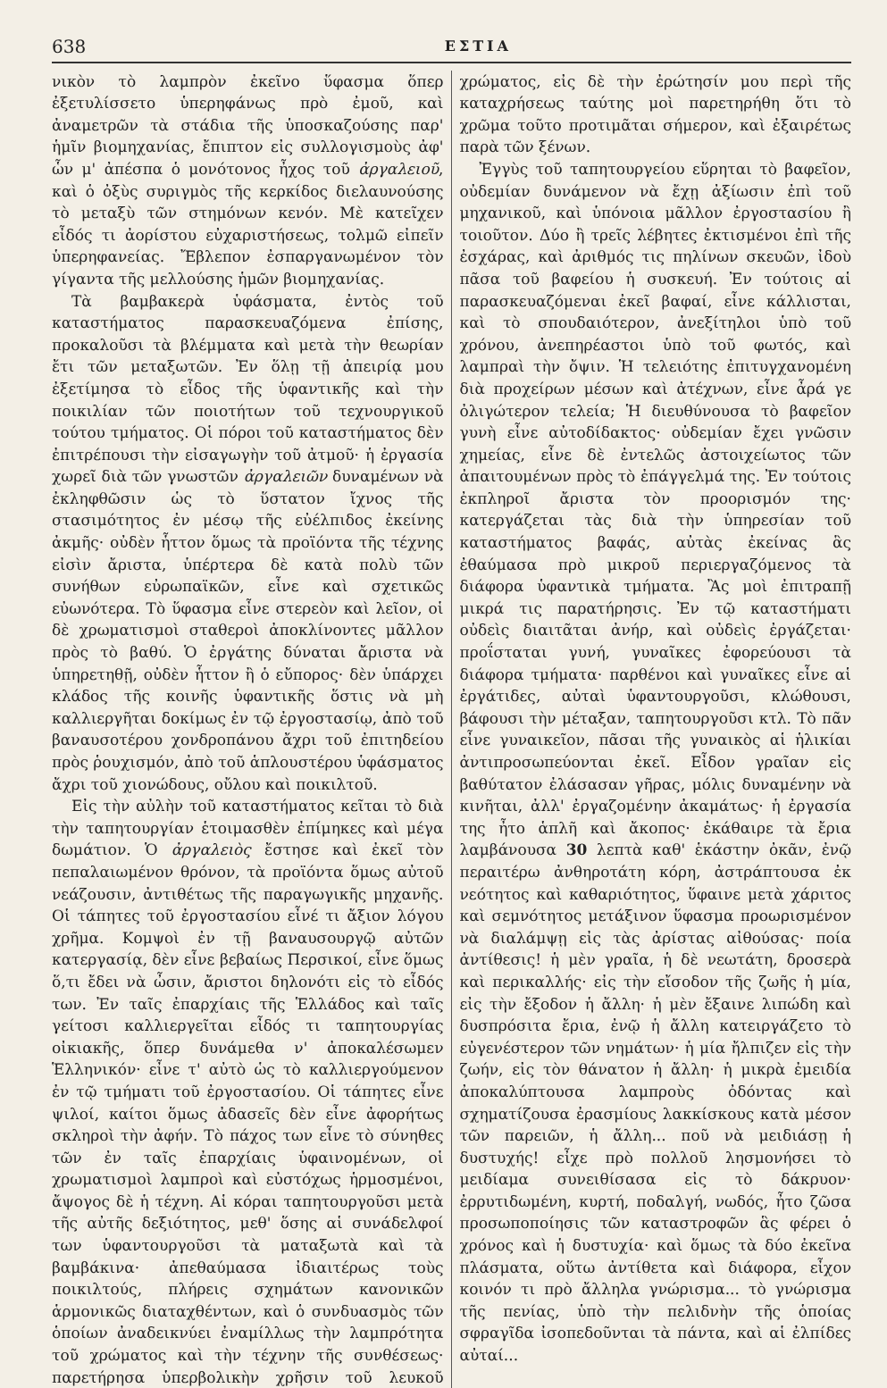638 ΕΣΤΙΑ
νικὸν τὸ λαμπρὸν ἐκεῖνο ὕφασμα ὅπερ ἐξετυλίσσετο ὑπερηφάνως πρὸ ἐμοῦ, καὶ ἀναμετρῶν τὰ στάδια τῆς ὑποσκαζούσης παρ' ἡμῖν βιομηχανίας, ἔπιπτον εἰς συλλογισμοὺς ἀφ' ὧν μ' ἀπέσπα ὁ μονότονος ἦχος τοῦ ἀργαλειοῦ, καὶ ὁ ὀξὺς συριγμὸς τῆς κερκίδος διελαυνούσης τὸ μεταξὺ τῶν στημόνων κενόν. Μὲ κατεῖχεν εἶδός τι ἀορίστου εὐχαριστήσεως, τολμῶ εἰπεῖν ὑπερηφανείας. Ἔβλεπον ἐσπαργανωμένον τὸν γίγαντα τῆς μελλούσης ἡμῶν βιομηχανίας.
Τὰ βαμβακερὰ ὑφάσματα, ἐντὸς τοῦ καταστήματος παρασκευαζόμενα ἐπίσης, προκαλοῦσι τὰ βλέμματα καὶ μετὰ τὴν θεωρίαν ἔτι τῶν μεταξωτῶν. Ἐν ὅλῃ τῇ ἀπειρίᾳ μου ἐξετίμησα τὸ εἶδος τῆς ὑφαντικῆς καὶ τὴν ποικιλίαν τῶν ποιοτήτων τοῦ τεχνουργικοῦ τούτου τμήματος. Οἱ πόροι τοῦ καταστήματος δὲν ἐπιτρέπουσι τὴν εἰσαγωγὴν τοῦ ἀτμοῦ· ἡ ἐργασία χωρεῖ διὰ τῶν γνωστῶν ἀργαλειῶν δυναμένων νὰ ἐκληφθῶσιν ὡς τὸ ὕστατον ἴχνος τῆς στασιμότητος ἐν μέσῳ τῆς εὐέλπιδος ἐκείνης ἀκμῆς· οὐδὲν ἧττον ὅμως τὰ προϊόντα τῆς τέχνης εἰσὶν ἄριστα, ὑπέρτερα δὲ κατὰ πολὺ τῶν συνήθων εὐρωπαϊκῶν, εἶνε καὶ σχετικῶς εὐωνότερα. Τὸ ὕφασμα εἶνε στερεὸν καὶ λεῖον, οἱ δὲ χρωματισμοὶ σταθεροὶ ἀποκλίνοντες μᾶλλον πρὸς τὸ βαθύ. Ὁ ἐργάτης δύναται ἄριστα νὰ ὑπηρετηθῇ, οὐδὲν ἧττον ἢ ὁ εὔπορος· δὲν ὑπάρχει κλάδος τῆς κοινῆς ὑφαντικῆς ὅστις νὰ μὴ καλλιεργῆται δοκίμως ἐν τῷ ἐργοστασίῳ, ἀπὸ τοῦ βαναυσοτέρου χονδροπάνου ἄχρι τοῦ ἐπιτηδείου πρὸς ῥουχισμόν, ἀπὸ τοῦ ἁπλουστέρου ὑφάσματος ἄχρι τοῦ χιονώδους, οὔλου καὶ ποικιλτοῦ.
Εἰς τὴν αὐλὴν τοῦ καταστήματος κεῖται τὸ διὰ τὴν ταπητουργίαν ἑτοιμασθὲν ἐπίμηκες καὶ μέγα δωμάτιον. Ὁ ἀργαλειὸς ἔστησε καὶ ἐκεῖ τὸν πεπαλαιωμένον θρόνον, τὰ προϊόντα ὅμως αὐτοῦ νεάζουσιν, ἀντιθέτως τῆς παραγωγικῆς μηχανῆς. Οἱ τάπητες τοῦ ἐργοστασίου εἶνέ τι ἄξιον λόγου χρῆμα. Κομψοὶ ἐν τῇ βαναυσουργῷ αὐτῶν κατεργασίᾳ, δὲν εἶνε βεβαίως Περσικοί, εἶνε ὅμως ὅ,τι ἔδει νὰ ὦσιν, ἄριστοι δηλονότι εἰς τὸ εἶδός των. Ἐν ταῖς ἐπαρχίαις τῆς Ἑλλάδος καὶ ταῖς γείτοσι καλλιεργεῖται εἶδός τι ταπητουργίας οἰκιακῆς, ὅπερ δυνάμεθα ν' ἀποκαλέσωμεν Ἑλληνικόν· εἶνε τ' αὐτὸ ὡς τὸ καλλιεργούμενον ἐν τῷ τμήματι τοῦ ἐργοστασίου. Οἱ τάπητες εἶνε ψιλοί, καίτοι ὅμως ἀδασεῖς δὲν εἶνε ἀφορήτως σκληροὶ τὴν ἀφήν. Τὸ πάχος των εἶνε τὸ σύνηθες τῶν ἐν ταῖς ἐπαρχίαις ὑφαινομένων, οἱ χρωματισμοὶ λαμπροὶ καὶ εὐστόχως ἡρμοσμένοι, ἄψογος δὲ ἡ τέχνη. Αἱ κόραι ταπητουργοῦσι μετὰ τῆς αὐτῆς δεξιότητος, μεθ' ὅσης αἱ συνάδελφοί των ὑφαντουργοῦσι τὰ ματαξωτὰ καὶ τὰ βαμβάκινα· ἀπεθαύμασα ἰδιαιτέρως τοὺς ποικιλτούς, πλήρεις σχημάτων κανονικῶν ἁρμονικῶς διαταχθέντων, καὶ ὁ συνδυασμὸς τῶν ὁποίων ἀναδεικνύει ἐναμίλλως τὴν λαμπρότητα τοῦ χρώματος καὶ τὴν τέχνην τῆς συνθέσεως· παρετήρησα ὑπερβολικὴν χρῆσιν τοῦ λευκοῦ χρώματος, εἰς δὲ τὴν ἐρώτησίν μου περὶ τῆς καταχρήσεως ταύτης μοὶ παρετηρήθη ὅτι τὸ χρῶμα τοῦτο προτιμᾶται σήμερον, καὶ ἐξαιρέτως παρὰ τῶν ξένων.
Ἐγγὺς τοῦ ταπητουργείου εὕρηται τὸ βαφεῖον, οὐδεμίαν δυνάμενον νὰ ἔχῃ ἀξίωσιν ἐπὶ τοῦ μηχανικοῦ, καὶ ὑπόνοια μᾶλλον ἐργοστασίου ἢ τοιοῦτον. Δύο ἢ τρεῖς λέβητες ἐκτισμένοι ἐπὶ τῆς ἐσχάρας, καὶ ἀριθμός τις πηλίνων σκευῶν, ἰδοὺ πᾶσα τοῦ βαφείου ἡ συσκευή. Ἐν τούτοις αἱ παρασκευαζόμεναι ἐκεῖ βαφαί, εἶνε κάλλισται, καὶ τὸ σπουδαιότερον, ἀνεξίτηλοι ὑπὸ τοῦ χρόνου, ἀνεπηρέαστοι ὑπὸ τοῦ φωτός, καὶ λαμπραὶ τὴν ὄψιν. Ἡ τελειότης ἐπιτυγχανομένη διὰ προχείρων μέσων καὶ ἀτέχνων, εἶνε ἆρά γε ὀλιγώτερον τελεία; Ἡ διευθύνουσα τὸ βαφεῖον γυνὴ εἶνε αὐτοδίδακτος· οὐδεμίαν ἔχει γνῶσιν χημείας, εἶνε δὲ ἐντελῶς ἀστοιχείωτος τῶν ἀπαιτουμένων πρὸς τὸ ἐπάγγελμά της. Ἐν τούτοις ἐκπληροῖ ἄριστα τὸν προορισμόν της· κατεργάζεται τὰς διὰ τὴν ὑπηρεσίαν τοῦ καταστήματος βαφάς, αὐτὰς ἐκείνας ἃς ἐθαύμασα πρὸ μικροῦ περιεργαζόμενος τὰ διάφορα ὑφαντικὰ τμήματα. Ἂς μοὶ ἐπιτραπῇ μικρά τις παρατήρησις. Ἐν τῷ καταστήματι οὐδεὶς διαιτᾶται ἀνήρ, καὶ οὐδεὶς ἐργάζεται· προΐσταται γυνή, γυναῖκες ἐφορεύουσι τὰ διάφορα τμήματα· παρθένοι καὶ γυναῖκες εἶνε αἱ ἐργάτιδες, αὐταὶ ὑφαντουργοῦσι, κλώθουσι, βάφουσι τὴν μέταξαν, ταπητουργοῦσι κτλ. Τὸ πᾶν εἶνε γυναικεῖον, πᾶσαι τῆς γυναικὸς αἱ ἡλικίαι ἀντιπροσωπεύονται ἐκεῖ. Εἶδον γραῖαν εἰς βαθύτατον ἐλάσασαν γῆρας, μόλις δυναμένην νὰ κινῆται, ἀλλ' ἐργαζομένην ἀκαμάτως· ἡ ἐργασία της ἦτο ἁπλῆ καὶ ἄκοπος· ἐκάθαιρε τὰ ἔρια λαμβάνουσα 30 λεπτὰ καθ' ἑκάστην ὀκᾶν, ἐνῷ περαιτέρω ἀνθηροτάτη κόρη, ἀστράπτουσα ἐκ νεότητος καὶ καθαριότητος, ὕφαινε μετὰ χάριτος καὶ σεμνότητος μετάξινον ὕφασμα προωρισμένον νὰ διαλάμψῃ εἰς τὰς ἀρίστας αἰθούσας· ποία ἀντίθεσις! ἡ μὲν γραῖα, ἡ δὲ νεωτάτη, δροσερὰ καὶ περικαλλής· εἰς τὴν εἴσοδον τῆς ζωῆς ἡ μία, εἰς τὴν ἔξοδον ἡ ἄλλη· ἡ μὲν ἔξαινε λιπώδη καὶ δυσπρόσιτα ἔρια, ἐνῷ ἡ ἄλλη κατειργάζετο τὸ εὐγενέστερον τῶν νημάτων· ἡ μία ἤλπιζεν εἰς τὴν ζωήν, εἰς τὸν θάνατον ἡ ἄλλη· ἡ μικρὰ ἐμειδία ἀποκαλύπτουσα λαμπροὺς ὀδόντας καὶ σχηματίζουσα ἐρασμίους λακκίσκους κατὰ μέσον τῶν παρειῶν, ἡ ἄλλη... ποῦ νὰ μειδιάσῃ ἡ δυστυχής! εἶχε πρὸ πολλοῦ λησμονήσει τὸ μειδίαμα συνειθίσασα εἰς τὸ δάκρυον· ἐρρυτιδωμένη, κυρτή, ποδαλγή, νωδός, ἦτο ζῶσα προσωποποίησις τῶν καταστροφῶν ἃς φέρει ὁ χρόνος καὶ ἡ δυστυχία· καὶ ὅμως τὰ δύο ἐκεῖνα πλάσματα, οὕτω ἀντίθετα καὶ διάφορα, εἶχον κοινόν τι πρὸ ἄλληλα γνώρισμα... τὸ γνώρισμα τῆς πενίας, ὑπὸ τὴν πελιδνὴν τῆς ὁποίας σφραγῖδα ἰσοπεδοῦνται τὰ πάντα, καὶ αἱ ἐλπίδες αὐταί...